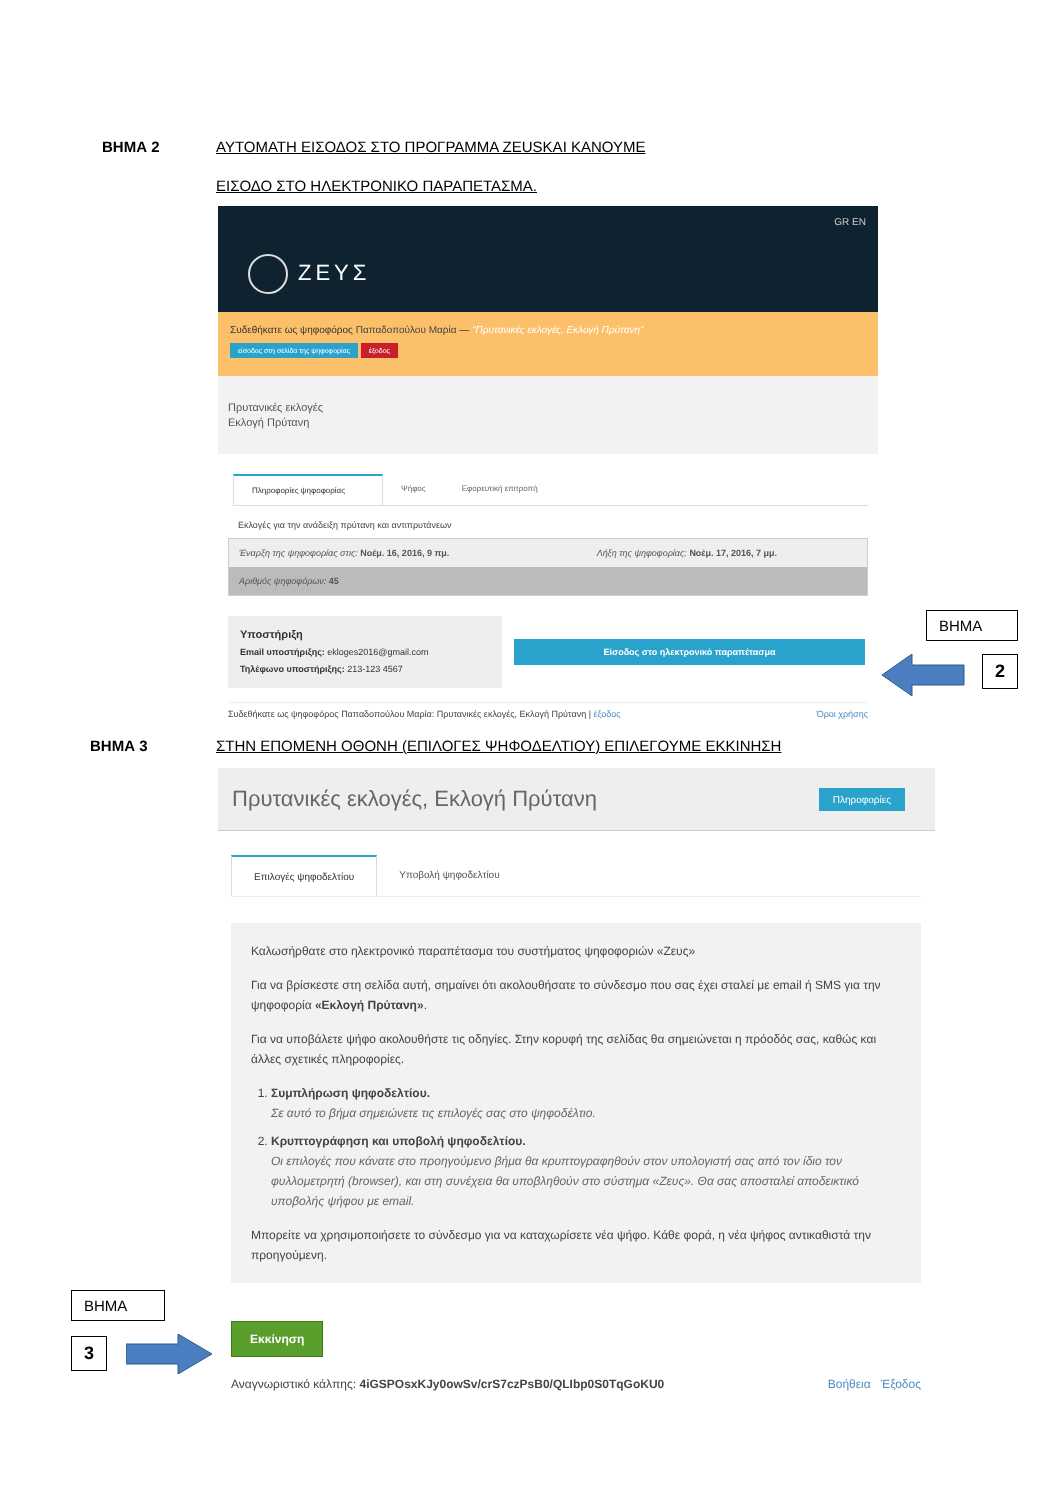ΒΗΜΑ 2 ΑΥΤΟΜΑΤΗ ΕΙΣΟΔΟΣ ΣΤΟ ΠΡΟΓΡΑΜΜΑ ZEUSKAI ΚΑΝΟΥΜΕ
ΕΙΣΟΔΟ ΣΤΟ ΗΛΕΚΤΡΟΝΙΚΟ ΠΑΡΑΠΕΤΑΣΜΑ.
GR EN
ΖΕΥΣ
Συδεθήκατε ως ψηφοφόρος Παπαδοπούλου Μαρία — "Πρυτανικές εκλογές, Εκλογή Πρύτανη"
είσοδος στη σελίδα της ψηφοφορίας έξοδος
Πρυτανικές εκλογές
Εκλογή Πρύτανη
Πληροφορίες ψηφοφορίας Ψήφος Εφορευτική επιτροπή
Εκλογές για την ανάδειξη πρύτανη και αντιπρυτάνεων
Έναρξη της ψηφοφορίας στις: Νοέμ. 16, 2016, 9 πμ. Λήξη της ψηφοφορίας: Νοέμ. 17, 2016, 7 μμ.
Αριθμός ψηφοφόρων: 45
Υποστήριξη
Email υποστήριξης: ekloges2016@gmail.com
Τηλέφωνο υποστήριξης: 213-123 4567
Είσοδος στο ηλεκτρονικό παραπέτασμα
Συδεθήκατε ως ψηφοφόρος Παπαδοπούλου Μαρία: Πρυτανικές εκλογές, Εκλογή Πρύτανη | έξοδος Όροι χρήσης
ΒΗΜΑ
2
ΒΗΜΑ 3 ΣΤΗΝ ΕΠΟΜΕΝΗ ΟΘΟΝΗ (ΕΠΙΛΟΓΕΣ ΨΗΦΟΔΕΛΤΙΟΥ) ΕΠΙΛΕΓΟΥΜΕ ΕΚΚΙΝΗΣΗ
Πρυτανικές εκλογές, Εκλογή Πρύτανη Πληροφορίες
Επιλογές ψηφοδελτίου Υποβολή ψηφοδελτίου
Καλωσήρθατε στο ηλεκτρονικό παραπέτασμα του συστήματος ψηφοφοριών «Ζευς»
Για να βρίσκεστε στη σελίδα αυτή, σημαίνει ότι ακολουθήσατε το σύνδεσμο που σας έχει σταλεί με email ή SMS για την ψηφοφορία «Εκλογή Πρύτανη».
Για να υποβάλετε ψήφο ακολουθήστε τις οδηγίες. Στην κορυφή της σελίδας θα σημειώνεται η πρόοδός σας, καθώς και άλλες σχετικές πληροφορίες.
1. Συμπλήρωση ψηφοδελτίου.
Σε αυτό το βήμα σημειώνετε τις επιλογές σας στο ψηφοδέλτιο.
2. Κρυπτογράφηση και υποβολή ψηφοδελτίου.
Οι επιλογές που κάνατε στο προηγούμενο βήμα θα κρυπτογραφηθούν στον υπολογιστή σας από τον ίδιο τον φυλλομετρητή (browser), και στη συνέχεια θα υποβληθούν στο σύστημα «Ζευς». Θα σας αποσταλεί αποδεικτικό υποβολής ψήφου με email.
Μπορείτε να χρησιμοποιήσετε το σύνδεσμο για να καταχωρίσετε νέα ψήφο. Κάθε φορά, η νέα ψήφος αντικαθιστά την προηγούμενη.
Εκκίνηση
Αναγνωριστικό κάλπης: 4iGSPOsxKJy0owSv/crS7czPsB0/QLIbp0S0TqGoKU0 Βοήθεια Έξοδος
ΒΗΜΑ
3